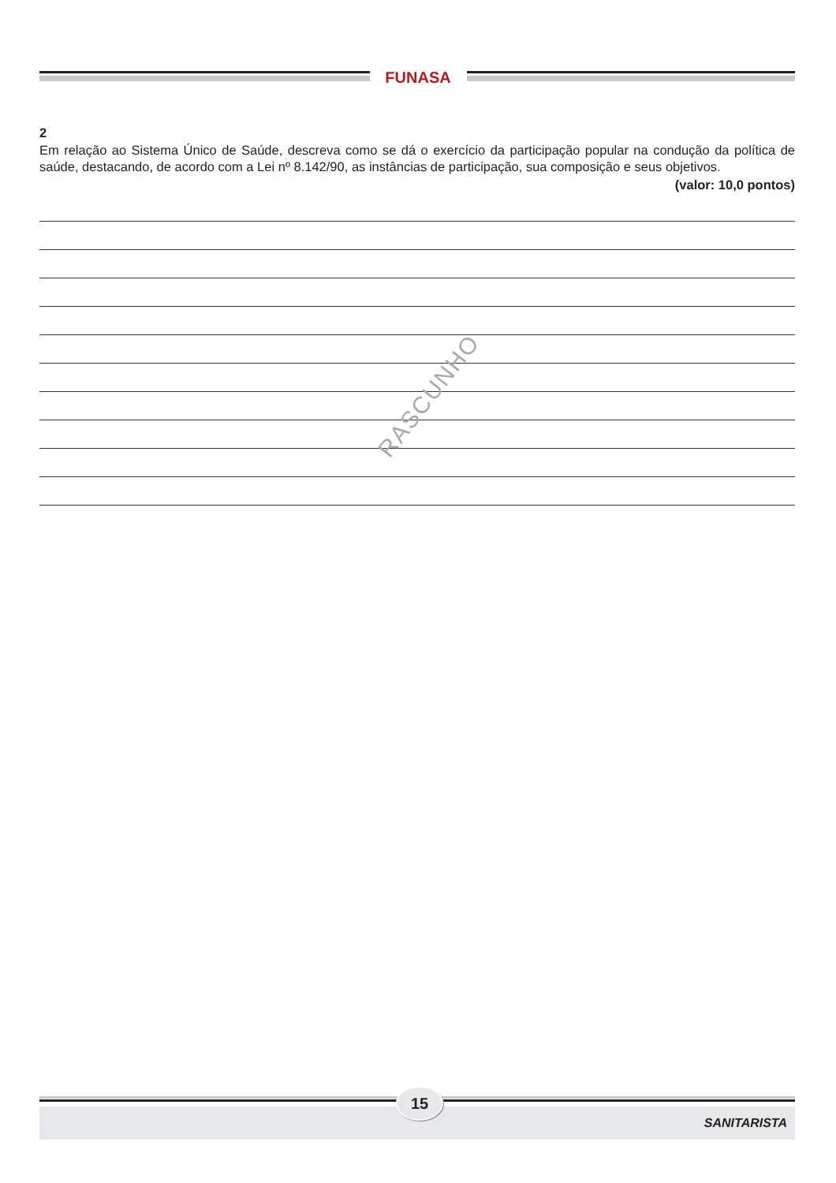FUNASA
2
Em relação ao Sistema Único de Saúde, descreva como se dá o exercício da participação popular na condução da política de saúde, destacando, de acordo com a Lei nº 8.142/90, as instâncias de participação, sua composição e seus objetivos.
(valor: 10,0 pontos)
RASCUNHO
SANITARISTA
15